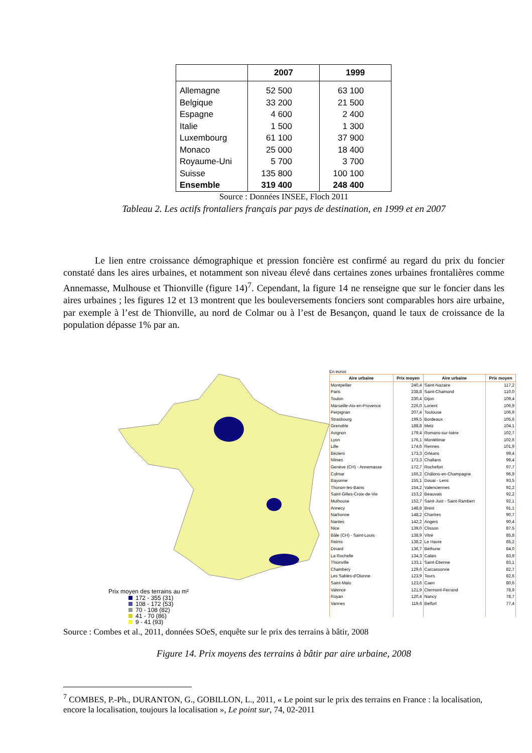| | 2007 | 1999 |
| --- | --- | --- |
| Allemagne | 52 500 | 63 100 |
| Belgique | 33 200 | 21 500 |
| Espagne | 4 600 | 2 400 |
| Italie | 1 500 | 1 300 |
| Luxembourg | 61 100 | 37 900 |
| Monaco | 25 000 | 18 400 |
| Royaume-Uni | 5 700 | 3 700 |
| Suisse | 135 800 | 100 100 |
| Ensemble | 319 400 | 248 400 |
Source : Données INSEE, Floch 2011
Tableau 2. Les actifs frontaliers français par pays de destination, en 1999 et en 2007
Le lien entre croissance démographique et pression foncière est confirmé au regard du prix du foncier constaté dans les aires urbaines, et notamment son niveau élevé dans certaines zones urbaines frontalières comme Annemasse, Mulhouse et Thionville (figure 14)<sup>7</sup>. Cependant, la figure 14 ne renseigne que sur le foncier dans les aires urbaines ; les figures 12 et 13 montrent que les bouleversements fonciers sont comparables hors aire urbaine, par exemple à l’est de Thionville, au nord de Colmar ou à l’est de Besançon, quand le taux de croissance de la population dépasse 1% par an.
Prix moyen des terrains au m²
172 - 355 (31)
108 - 172 (53)
70 - 108 (82)
41 - 70 (86)
9 - 41 (93)
En euros
| Aire urbaine | Prix moyen | Aire urbaine | Prix moyen |
| --- | --- | --- | --- |
| Montpellier | 240,4 | Saint-Nazaire | 117,2 |
| Paris | 238,8 | Saint-Chamond | 110,0 |
| Toulon | 230,4 | Dijon | 109,4 |
| Marseille-Aix-en-Provence | 226,0 | Lorient | 106,9 |
| Perpignan | 207,4 | Toulouse | 106,9 |
| Strasbourg | 199,5 | Bordeaux | 105,6 |
| Grenoble | 188,8 | Metz | 104,1 |
| Avignon | 179,4 | Romans-sur-Isère | 102,7 |
| Lyon | 176,1 | Montélimar | 102,6 |
| Lille | 174,6 | Rennes | 101,9 |
| Béziers | 173,3 | Orléans | 99,4 |
| Nîmes | 173,3 | Challans | 99,4 |
| Genève (CH) - Annemasse | 172,7 | Rochefort | 97,7 |
| Colmar | 166,2 | Châlons-en-Champagne | 96,9 |
| Bayonne | 155,1 | Douai - Lens | 93,5 |
| Thonon-les-Bains | 154,2 | Valenciennes | 92,2 |
| Saint-Gilles-Croix-de-Vie | 153,2 | Beauvais | 92,2 |
| Mulhouse | 152,7 | Saint-Just - Saint-Rambert | 92,1 |
| Annecy | 148,8 | Brest | 91,1 |
| Narbonne | 148,2 | Chartres | 90,7 |
| Nantes | 142,2 | Angers | 90,4 |
| Nice | 139,0 | Clisson | 87,5 |
| Bâle (CH) - Saint-Louis | 138,9 | Vitré | 85,8 |
| Reims | 138,2 | Le Havre | 85,2 |
| Dinard | 136,7 | Béthune | 84,0 |
| La Rochelle | 134,3 | Calais | 83,9 |
| Thionville | 133,1 | Saint-Étienne | 83,1 |
| Chambéry | 129,6 | Carcassonne | 82,7 |
| Les Sables-d'Olonne | 123,9 | Tours | 82,6 |
| Saint-Malo | 123,6 | Caen | 80,6 |
| Valence | 121,9 | Clermont-Ferrand | 78,9 |
| Royan | 120,4 | Nancy | 78,7 |
| Vannes | 119,6 | Belfort | 77,4 |
Source : Combes et al., 2011, données SOeS, enquête sur le prix des terrains à bâtir, 2008
Figure 14. Prix moyens des terrains à bâtir par aire urbaine, 2008
<sup>7</sup> COMBES, P.-Ph., DURANTON, G., GOBILLON, L., 2011, « Le point sur le prix des terrains en France : la localisation, encore la localisation, toujours la localisation », Le point sur, 74, 02-2011